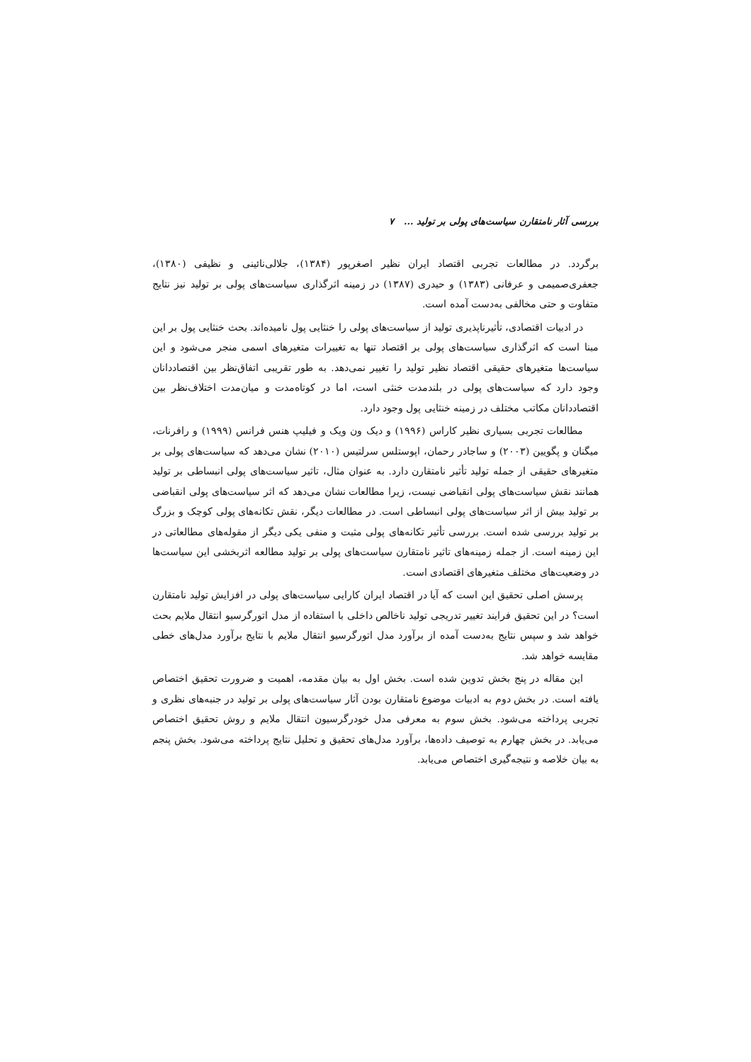بررسی آثار نامتقارن سیاست‌های پولی بر تولید ... ۷
برگردد. در مطالعات تجربی اقتصاد ایران نظیر اصغرپور (۱۳۸۴)، جلالی‌نائینی و نظیفی (۱۳۸۰)، جعفری‌صمیمی و عرفانی (۱۳۸۳) و حیدری (۱۳۸۷) در زمینه اثرگذاری سیاست‌های پولی بر تولید نیز نتایج متفاوت و حتی مخالفی به‌دست آمده است.
در ادبیات اقتصادی، تأثیرناپذیری تولید از سیاست‌های پولی را خنثایی پول نامیده‌اند. بحث خنثایی پول بر این مبنا است که اثرگذاری سیاست‌های پولی بر اقتصاد تنها به تغییرات متغیرهای اسمی منجر می‌شود و این سیاست‌ها متغیرهای حقیقی اقتصاد نظیر تولید را تغییر نمی‌دهد. به طور تقریبی اتفاق‌نظر بین اقتصاددانان وجود دارد که سیاست‌های پولی در بلندمدت خنثی است، اما در کوتاه‌مدت و میان‌مدت اختلاف‌نظر بین اقتصاددانان مکاتب مختلف در زمینه خنثایی پول وجود دارد.
مطالعات تجربی بسیاری نظیر کاراس (۱۹۹۶) و دیک ون ویک و فیلیپ هنس فرانس (۱۹۹۹) و رافرنات، میگنان و پگویین (۲۰۰۳) و ساجادر رحمان، اپوستلس سرلتیس (۲۰۱۰) نشان می‌دهد که سیاست‌های پولی بر متغیرهای حقیقی از جمله تولید تأثیر نامتقارن دارد. به عنوان مثال، تاثیر سیاست‌های پولی انبساطی بر تولید همانند نقش سیاست‌های پولی انقباضی نیست، زیرا مطالعات نشان می‌دهد که اثر سیاست‌های پولی انقباضی بر تولید بیش از اثر سیاست‌های پولی انبساطی است. در مطالعات دیگر، نقش تکانه‌های پولی کوچک و بزرگ بر تولید بررسی شده است. بررسی تأثیر تکانه‌های پولی مثبت و منفی یکی دیگر از مقوله‌های مطالعاتی در این زمینه است. از جمله زمینه‌های تاثیر نامتقارن سیاست‌های پولی بر تولید مطالعه اثربخشی این سیاست‌ها در وضعیت‌های مختلف متغیرهای اقتصادی است.
پرسش اصلی تحقیق این است که آیا در اقتصاد ایران کارایی سیاست‌های پولی در افزایش تولید نامتقارن است؟ در این تحقیق فرایند تغییر تدریجی تولید ناخالص داخلی با استفاده از مدل اتورگرسیو انتقال ملایم بحث خواهد شد و سپس نتایج به‌دست آمده از برآورد مدل اتورگرسیو انتقال ملایم با نتایج برآورد مدل‌های خطی مقایسه خواهد شد.
این مقاله در پنج بخش تدوین شده است. بخش اول به بیان مقدمه، اهمیت و ضرورت تحقیق اختصاص یافته است. در بخش دوم به ادبیات موضوع نامتقارن بودن آثار سیاست‌های پولی بر تولید در جنبه‌های نظری و تجربی پرداخته می‌شود. بخش سوم به معرفی مدل خودرگرسیون انتقال ملایم و روش تحقیق اختصاص می‌یابد. در بخش چهارم به توصیف داده‌ها، برآورد مدل‌های تحقیق و تحلیل نتایج پرداخته می‌شود. بخش پنجم به بیان خلاصه و نتیجه‌گیری اختصاص می‌یابد.